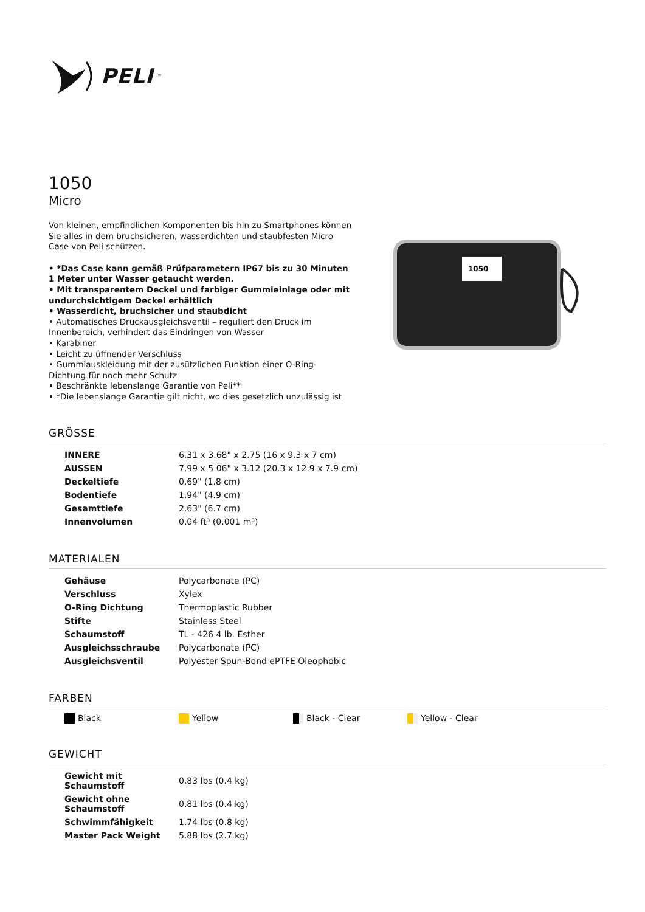PELI<sup>™</sup>
1050
Micro
Von kleinen, empfindlichen Komponenten bis hin zu Smartphones können Sie alles in dem bruchsicheren, wasserdichten und staubfesten Micro Case von Peli schützen.
• *Das Case kann gemäß Prüfparametern IP67 bis zu 30 Minuten 1 Meter unter Wasser getaucht werden.
• Mit transparentem Deckel und farbiger Gummieinlage oder mit undurchsichtigem Deckel erhältlich
• Wasserdicht, bruchsicher und staubdicht
• Automatisches Druckausgleichsventil – reguliert den Druck im Innenbereich, verhindert das Eindringen von Wasser
• Karabiner
• Leicht zu üffnender Verschluss
• Gummiauskleidung mit der zusützlichen Funktion einer O-Ring-Dichtung für noch mehr Schutz
• Beschränkte lebenslange Garantie von Peli**
• *Die lebenslange Garantie gilt nicht, wo dies gesetzlich unzulässig ist
1050
GRÖSSE
| INNERE | 6.31 x 3.68" x 2.75 (16 x 9.3 x 7 cm) |
| AUSSEN | 7.99 x 5.06" x 3.12 (20.3 x 12.9 x 7.9 cm) |
| Deckeltiefe | 0.69" (1.8 cm) |
| Bodentiefe | 1.94" (4.9 cm) |
| Gesamttiefe | 2.63" (6.7 cm) |
| Innenvolumen | 0.04 ft³ (0.001 m³) |
MATERIALEN
| Gehäuse | Polycarbonate (PC) |
| Verschluss | Xylex |
| O-Ring Dichtung | Thermoplastic Rubber |
| Stifte | Stainless Steel |
| Schaumstoff | TL - 426 4 lb. Esther |
| Ausgleichsschraube | Polycarbonate (PC) |
| Ausgleichsventil | Polyester Spun-Bond ePTFE Oleophobic |
FARBEN
Black Yellow Black - Clear Yellow - Clear
GEWICHT
| Gewicht mit Schaumstoff | 0.83 lbs (0.4 kg) |
| Gewicht ohne Schaumstoff | 0.81 lbs (0.4 kg) |
| Schwimmfähigkeit | 1.74 lbs (0.8 kg) |
| Master Pack Weight | 5.88 lbs (2.7 kg) |